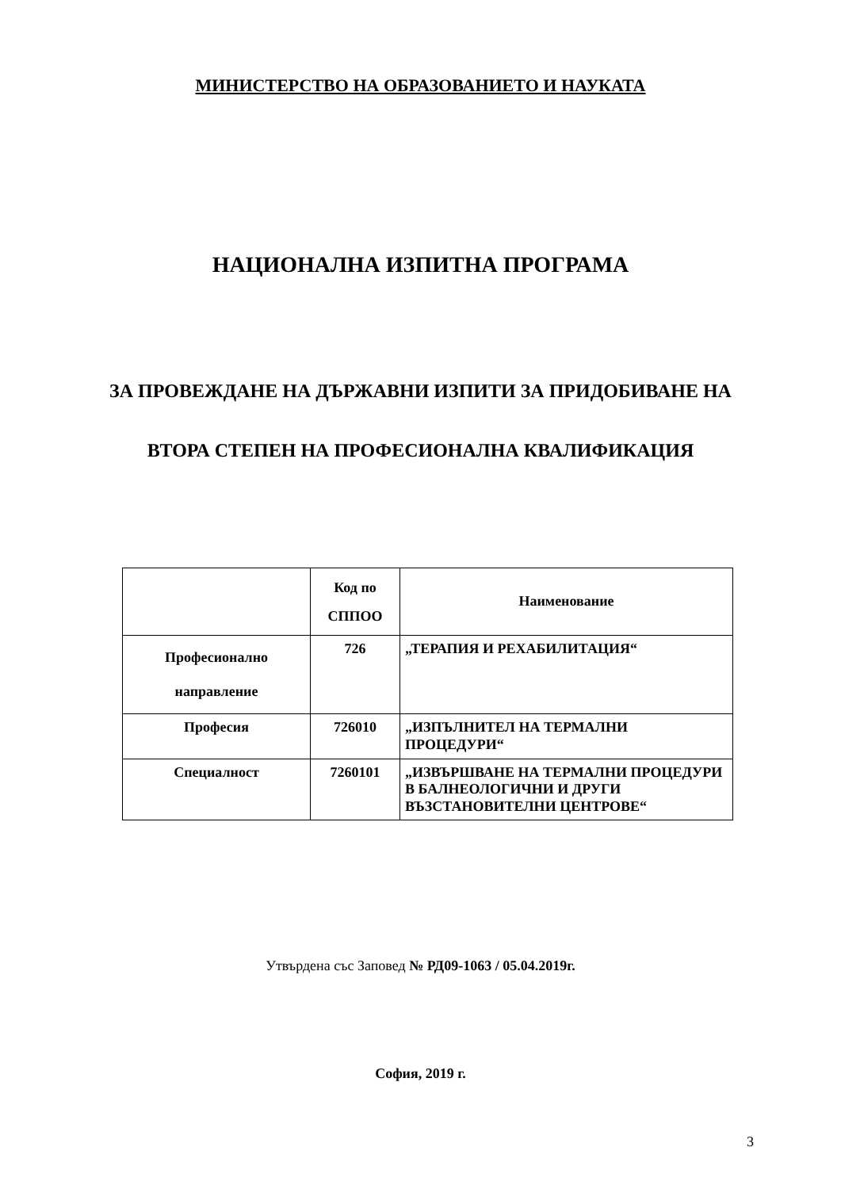МИНИСТЕРСТВО НА ОБРАЗОВАНИЕТО И НАУКАТА
НАЦИОНАЛНА ИЗПИТНА ПРОГРАМА
ЗА ПРОВЕЖДАНЕ НА ДЪРЖАВНИ ИЗПИТИ ЗА ПРИДОБИВАНЕ НА
ВТОРА СТЕПЕН НА ПРОФЕСИОНАЛНА КВАЛИФИКАЦИЯ
| | Код по СППОО | Наименование |
| --- | --- | --- |
| Професионално направление | 726 | „ТЕРАПИЯ И РЕХАБИЛИТАЦИЯ“ |
| Професия | 726010 | „ИЗПЪЛНИТЕЛ НА ТЕРМАЛНИ ПРОЦЕДУРИ“ |
| Специалност | 7260101 | „ИЗВЪРШВАНЕ НА ТЕРМАЛНИ ПРОЦЕДУРИ В БАЛНЕОЛОГИЧНИ И ДРУГИ ВЪЗСТАНОВИТЕЛНИ ЦЕНТРОВЕ“ |
Утвърдена със Заповед № РД09-1063 / 05.04.2019г.
София, 2019 г.
3